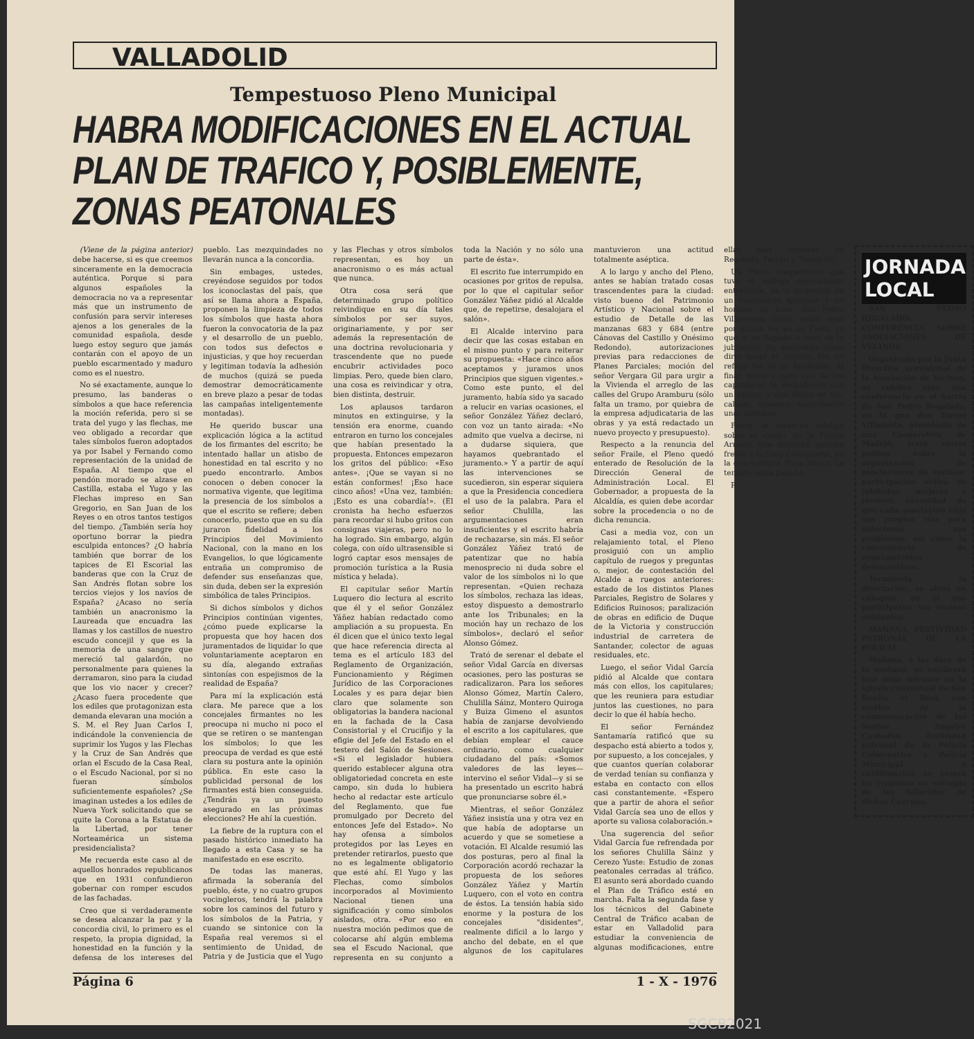VALLADOLID
Tempestuoso Pleno Municipal
HABRA MODIFICACIONES EN EL ACTUAL PLAN DE TRAFICO Y, POSIBLEMENTE, ZONAS PEATONALES
(Viene de la página anterior) debe hacerse, si es que creemos sinceramente en la democracia auténtica. Porque si para algunos españoles la democracia no va a representar más que un instrumento de confusión para servir intereses ajenos a los generales de la comunidad española, desde luego estoy seguro que jamás contarán con el apoyo de un pueblo escarmentado y maduro como es el nuestro.
No sé exactamente, aunque lo presumo, las banderas o símbolos a que hace referencia la moción referida, pero si se trata del yugo y las flechas, me veo obligado a recordar que tales símbolos fueron adoptados ya por Isabel y Fernando como representación de la unidad de España. Al tiempo que el pendón morado se alzase en Castilla, estaba el Yugo y las Flechas impreso en San Gregorio, en San Juan de los Reyes o en otros tantos testigos del tiempo. ¿También sería hoy oportuno borrar la piedra esculpida entonces? ¿O habría también que borrar de los tapices de El Escorial las banderas que con la Cruz de San Andrés flotan sobre los tercios viejos y los navíos de España? ¿Acaso no sería también un anacronismo la Laureada que encuadra las llamas y los castillos de nuestro escudo concejil y que es la memoria de una sangre que mereció tal galardón, no personalmente para quienes la derramaron, sino para la ciudad que los vio nacer y crecer? ¿Acaso fuera procedente que los ediles que protagonizan esta demanda elevaran una moción a S. M. el Rey Juan Carlos I, indicándole la conveniencia de suprimir los Yugos y las Flechas y la Cruz de San Andrés que orlan el Escudo de la Casa Real, o el Escudo Nacional, por si no fueran símbolos suficientemente españoles? ¿Se imaginan ustedes a los ediles de Nueva York solicitando que se quite la Corona a la Estatua de la Libertad, por tener Norteamérica un sistema presidencialista?
Me recuerda este caso al de aquellos honrados republicanos que en 1931 confundieron gobernar con romper escudos de las fachadas.
Creo que si verdaderamente se desea alcanzar la paz y la concordia civil, lo primero es el respeto, la propia dignidad, la honestidad en la función y la defensa de los intereses del pueblo. Las mezquindades no llevarán nunca a la concordia.
Sin embages, ustedes, creyéndose seguidos por todos los iconoclastas del país, que así se llama ahora a España, proponen la limpieza de todos los símbolos que hasta ahora fueron la convocatoria de la paz y el desarrollo de un pueblo, con todos sus defectos e injusticias, y que hoy recuerdan y legitiman todavía la adhesión de muchos (quizá se pueda demostrar democráticamente en breve plazo a pesar de todas las campañas inteligentemente montadas).
He querido buscar una explicación lógica a la actitud de los firmantes del escrito; he intentado hallar un atisbo de honestidad en tal escrito y no puedo encontrarlo. Ambos conocen o deben conocer la normativa vigente, que legitima la presencia de los símbolos a que el escrito se refiere; deben conocerlo, puesto que en su día juraron fidelidad a los Principios del Movimiento Nacional, con la mano en los Evangelios, lo que lógicamente entraña un compromiso de defender sus enseñanzas que, sin duda, deben ser la expresión simbólica de tales Principios.
Si dichos símbolos y dichos Principios continúan vigentes, ¿cómo puede explicarse la propuesta que hoy hacen dos juramentados de liquidar lo que voluntariamente aceptaron en su día, alegando extrañas sintonías con espejismos de la realidad de España?
Para mí la explicación está clara. Me parece que a los concejales firmantes no les preocupa ni mucho ni poco el que se retiren o se mantengan los símbolos; lo que les preocupa de verdad es que esté clara su postura ante la opinión pública. En este caso la publicidad personal de los firmantes está bien conseguida. ¿Tendrán ya un puesto asegurado en las próximas elecciones? He ahí la cuestión.
La fiebre de la ruptura con el pasado histórico inmediato ha llegado a esta Casa y se ha manifestado en ese escrito.
De todas las maneras, afirmada la soberanía del pueblo, éste, y no cuatro grupos vocingleros, tendrá la palabra sobre los caminos del futuro y los símbolos de la Patria, y cuando se sintonice con la España real veremos si el sentimiento de Unidad, de Patria y de Justicia que el Yugo y las Flechas y otros símbolos representan, es hoy un anacronismo o es más actual que nunca.
Otra cosa será que determinado grupo político reivindique en su día tales símbolos por ser suyos, originariamente, y por ser además la representación de una doctrina revolucionaria y trascendente que no puede encubrir actividades poco limpias. Pero, quede bien claro, una cosa es reivindicar y otra, bien distinta, destruir.
Los aplausos tardaron minutos en extinguirse, y la tensión era enorme, cuando entraron en turno los concejales que habían presentado la propuesta. Entonces empezaron los gritos del público: «Eso antes». ¡Que se vayan si no están conformes! ¡Eso hace cinco años! «Una vez, también: ¡Esto es una cobardía!». (El cronista ha hecho esfuerzos para recordar si hubo gritos con consignas viajeras, pero no lo ha logrado. Sin embargo, algún colega, con oído ultrasensible si logró captar esos mensajes de promoción turística a la Rusia mística y helada).
El capitular señor Martín Luquero dio lectura al escrito que él y el señor González Yáñez habían redactado como ampliación a su propuesta. En él dicen que el único texto legal que hace referencia directa al tema es el artículo 183 del Reglamento de Organización, Funcionamiento y Régimen Jurídico de las Corporaciones Locales y es para dejar bien claro que solamente son obligatorias la bandera nacional en la fachada de la Casa Consistorial y el Crucifijo y la efigie del Jefe del Estado en el testero del Salón de Sesiones. «Si el legislador hubiera querido establecer alguna otra obligatoriedad concreta en este campo, sin duda lo hubiera hecho al redactar este artículo del Reglamento, que fue promulgado por Decreto del entonces Jefe del Estado». No hay ofensa a símbolos protegidos por las Leyes en pretender retirarlos, puesto que no es legalmente obligatorio que esté ahí. El Yugo y las Flechas, como símbolos incorporados al Movimiento Nacional tienen una significación y como símbolos aislados, otra. «Por eso en nuestra moción pedimos que de colocarse ahí algún emblema sea el Escudo Nacional, que representa en su conjunto a toda la Nación y no sólo una parte de ésta».
El escrito fue interrumpido en ocasiones por gritos de repulsa, por lo que el capitular señor González Yáñez pidió al Alcalde que, de repetirse, desalojara el salón».
El Alcalde intervino para decir que las cosas estaban en el mismo punto y para reiterar su propuesta: «Hace cinco años aceptamos y juramos unos Principios que siguen vigentes.» Como este punto, el del juramento, había sido ya sacado a relucir en varias ocasiones, el señor González Yáñez declaró, con voz un tanto airada: «No admito que vuelva a decirse, ni a dudarse siquiera, que hayamos quebrantado el juramento.» Y a partir de aquí las intervenciones se sucedieron, sin esperar siquiera a que la Presidencia concediera el uso de la palabra. Para el señor Chulilla, las argumentaciones eran insuficientes y el escrito habría de rechazarse, sin más. El señor González Yáñez trató de patentizar que no había menosprecio ni duda sobre el valor de los símbolos ni lo que representan. «Quien rechaza los símbolos, rechaza las ideas, estoy dispuesto a demostrarlo ante los Tribunales; en la moción hay un rechazo de los símbolos», declaró el señor Alonso Gómez.
Trató de serenar el debate el señor Vidal García en diversas ocasiones, pero las posturas se radicalizaron. Para los señores Alonso Gómez, Martín Calero, Chulilla Sáinz, Montero Quiroga y Buiza Gimeno el asuntos había de zanjarse devolviendo el escrito a los capitulares, que debían emplear el cauce ordinario, como cualquier ciudadano del país: «Somos valedores de las leyes—intervino el señor Vidal—y si se ha presentado un escrito habrá que pronunciarse sobre él.»
Mientras, el señor González Yáñez insistía una y otra vez en que había de adoptarse un acuerdo y que se sometiese a votación. El Alcalde resumió las dos posturas, pero al final la Corporación acordó rechazar la propuesta de los señores González Yáñez y Martín Luquero, con el voto en contra de éstos. La tensión había sido enorme y la postura de los concejales "disidentes", realmente difícil a lo largo y ancho del debate, en el que algunos de los capitulares mantuvieron una actitud totalmente aséptica.
A lo largo y ancho del Pleno, antes se habían tratado cosas trascendentes para la ciudad: visto bueno del Patrimonio Artístico y Nacional sobre el estudio de Detalle de las manzanas 683 y 684 (entre Cánovas del Castillo y Onésimo Redondo), autorizaciones previas para redacciones de Planes Parciales; moción del señor Vergara Gil para urgir a la Vivienda el arreglo de las calles del Grupo Aramburu (sólo falta un tramo, por quiebra de la empresa adjudicataria de las obras y ya está redactado un nuevo proyecto y presupuesto).
Respecto a la renuncia del señor Fraile, el Pleno quedó enterado de Resolución de la Dirección General de Administración Local. El Gobernador, a propuesta de la Alcaldía, es quien debe acordar sobre la procedencia o no de dicha renuncia.
Casi a media voz, con un relajamiento total, el Pleno prosiguió con un amplio capítulo de ruegos y preguntas o, mejor, de contestación del Alcalde a ruegos anteriores: estado de los distintos Planes Parciales, Registro de Solares y Edificios Ruinosos; paralización de obras en edificio de Duque de la Victoria y construcción industrial de carretera de Santander, colector de aguas residuales, etc.
Luego, el señor Vidal García pidió al Alcalde que contara más con ellos, los capitulares; que les reuniera para estudiar juntos las cuestiones, no para decir lo que él había hecho.
El señor Fernández Santamaría ratificó que su despacho está abierto a todos y, por supuesto, a los concejales, y que cuantos querían colaborar de verdad tenían su confianza y estaba en contacto con ellos casi constantemente. «Espero que a partir de ahora el señor Vidal García sea uno de ellos y aporte su valiosa colaboración.»
Una sugerencia del señor Vidal García fue refrendada por los señores Chulilla Sáinz y Cerezo Yuste: Estudio de zonas peatonales cerradas al tráfico. El asunto será abordado cuando el Plan de Tráfico esté en marcha. Falta la segunda fase y los técnicos del Gabinete Central de Tráfico acaban de estar en Valladolid para estudiar la conveniencia de algunas modificaciones, entre ellas esos enclaves de Regalado, Ferrari y Teresa Gil.
Un Pleno tempestuoso que tuvo el epílogo emocionado, entrañable, de la despedida de un funcionario ejemplar y un hombre de bien: don Pedro Villaescusa Quilis actuó ayer por última vez en un Pleno, ya que le ha llegado la hora de la jubilación. Su despedida, como diría luego el Alcalde, fue un reflejo fiel de su bonhomía. Al final, todos y cada uno de los capitulares la despidieron con un abrazo y don Pedro se fue, callado, modesto, escondiendo unas lágrimas.
Fuera, la escarcha refulgía sobre el «jeep» de la Policía Armada que montaba guardia frente a la Casa Consistorial, en la casi solitaria Plaza Mayor. La tensión había pasado.
P.
JORNADA LOCAL
SAN PEDRO REGALADO: CONFERENCIA SOBRE ASOCIACIONES DE VECINOS
Organizada por la Junta Directiva provisional de la Asociación de Vecinos, se celebró ayer una conferencia en el barrio de San Pedro Regalado, en la que don Tomás Villasante, presidente de una Cooperativa de Madrid, trató varios puntos sobre la organización de asociaciones de vecinos: participación activa de jubilados, mujeres y jóvenes; necesidad de que cada asociación elija sus propias vías para solucionar sus problemas, así como la conveniencia de ayuntamientos democráticos.
Terminada la disertación, se abrió un coloquio, en el que participaron los vecinos asistentes.
MAÑANA, FESTIVIDAD PATRONAL DE LA POLICIA
Mañana, a las doce de la mañana, se celebrará una misa solemne en la iglesia conventual de San Benito el Real, con motivo de la conmemoración de los Santos Angeles Custodios festividad patronal de la Policía Gubernativa y Policía Municipal. A continuación se rezará un responso en sufragio de los fallecidos de dichos Cuerpos.
Página 6 1 - X - 1976
SGCB2021